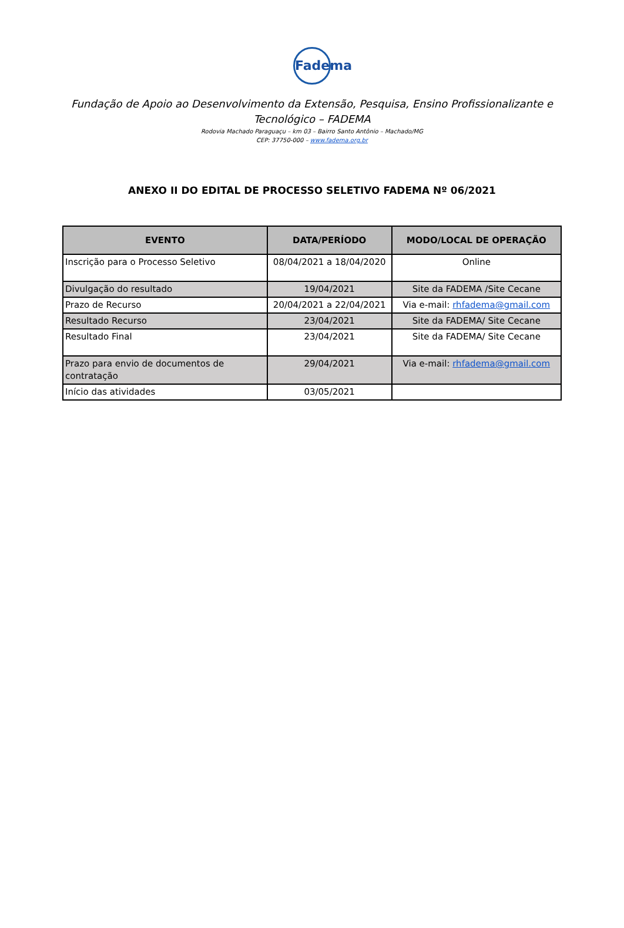Fadema
Fundação de Apoio ao Desenvolvimento da Extensão, Pesquisa, Ensino Profissionalizante e Tecnológico – FADEMA
Rodovia Machado Paraguaçu – km 03 – Bairro Santo Antônio – Machado/MG
CEP: 37750-000 – www.fadema.org.br
ANEXO II DO EDITAL DE PROCESSO SELETIVO FADEMA Nº 06/2021
| EVENTO | DATA/PERÍODO | MODO/LOCAL DE OPERAÇÃO |
| --- | --- | --- |
| Inscrição para o Processo Seletivo | 08/04/2021 a 18/04/2020 | Online |
| Divulgação do resultado | 19/04/2021 | Site da FADEMA /Site Cecane |
| Prazo de Recurso | 20/04/2021 a 22/04/2021 | Via e-mail: rhfadema@gmail.com |
| Resultado Recurso | 23/04/2021 | Site da FADEMA/ Site Cecane |
| Resultado Final | 23/04/2021 | Site da FADEMA/ Site Cecane |
| Prazo para envio de documentos de contratação | 29/04/2021 | Via e-mail: rhfadema@gmail.com |
| Início das atividades | 03/05/2021 | |